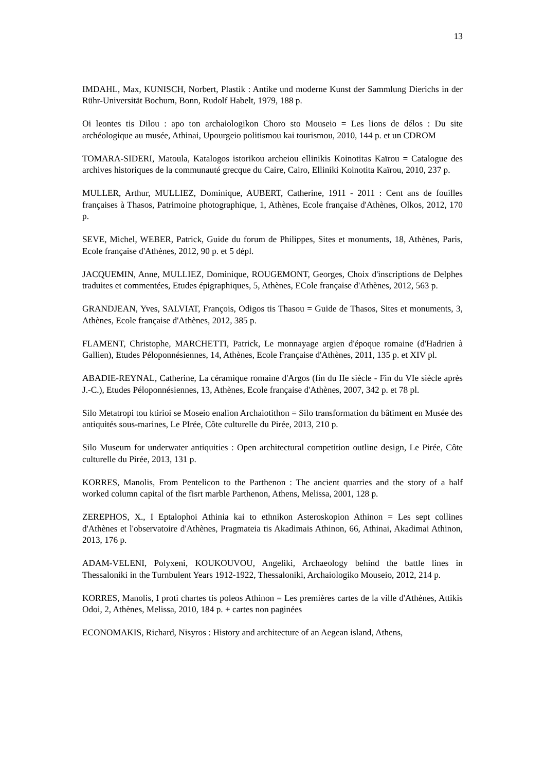13
IMDAHL, Max, KUNISCH, Norbert, Plastik : Antike und moderne Kunst der Sammlung Dierichs in der Rühr-Universität Bochum, Bonn, Rudolf Habelt, 1979, 188 p.
Oi leontes tis Dilou : apo ton archaiologikon Choro sto Mouseio = Les lions de délos : Du site archéologique au musée, Athinai, Upourgeio politismou kai tourismou, 2010, 144 p. et un CDROM
TOMARA-SIDERI, Matoula, Katalogos istorikou archeiou ellinikis Koinotitas Kaïrou = Catalogue des archives historiques de la communauté grecque du Caire, Cairo, Elliniki Koinotita Kaïrou, 2010, 237 p.
MULLER, Arthur, MULLIEZ, Dominique, AUBERT, Catherine, 1911 - 2011 : Cent ans de fouilles françaises à Thasos, Patrimoine photographique, 1, Athènes, Ecole française d'Athènes, Olkos, 2012, 170 p.
SEVE, Michel, WEBER, Patrick, Guide du forum de Philippes, Sites et monuments, 18, Athènes, Paris, Ecole française d'Athènes, 2012, 90 p. et 5 dépl.
JACQUEMIN, Anne, MULLIEZ, Dominique, ROUGEMONT, Georges, Choix d'inscriptions de Delphes traduites et commentées, Etudes épigraphiques, 5, Athènes, ECole française d'Athènes, 2012, 563 p.
GRANDJEAN, Yves, SALVIAT, François, Odigos tis Thasou = Guide de Thasos, Sites et monuments, 3, Athènes, Ecole française d'Athènes, 2012, 385 p.
FLAMENT, Christophe, MARCHETTI, Patrick, Le monnayage argien d'époque romaine (d'Hadrien à Gallien), Etudes Péloponnésiennes, 14, Athènes, Ecole Française d'Athènes, 2011, 135 p. et XIV pl.
ABADIE-REYNAL, Catherine, La céramique romaine d'Argos (fin du IIe siècle - Fin du VIe siècle après J.-C.), Etudes Péloponnésiennes, 13, Athènes, Ecole française d'Athènes, 2007, 342 p. et 78 pl.
Silo Metatropi tou ktirioi se Moseio enalion Archaiotithon = Silo transformation du bâtiment en Musée des antiquités sous-marines, Le PIrée, Côte culturelle du Pirée, 2013, 210 p.
Silo Museum for underwater antiquities : Open architectural competition outline design, Le Pirée, Côte culturelle du Pirée, 2013, 131 p.
KORRES, Manolis, From Pentelicon to the Parthenon : The ancient quarries and the story of a half worked column capital of the fisrt marble Parthenon, Athens, Melissa, 2001, 128 p.
ZEREPHOS, X., I Eptalophoi Athinia kai to ethnikon Asteroskopion Athinon = Les sept collines d'Athènes et l'observatoire d'Athènes, Pragmateia tis Akadimais Athinon, 66, Athinai, Akadimai Athinon, 2013, 176 p.
ADAM-VELENI, Polyxeni, KOUKOUVOU, Angeliki, Archaeology behind the battle lines in Thessaloniki in the Turnbulent Years 1912-1922, Thessaloniki, Archaiologiko Mouseio, 2012, 214 p.
KORRES, Manolis, I proti chartes tis poleos Athinon = Les premières cartes de la ville d'Athènes, Attikis Odoi, 2, Athènes, Melissa, 2010, 184 p. + cartes non paginées
ECONOMAKIS, Richard, Nisyros : History and architecture of an Aegean island, Athens,